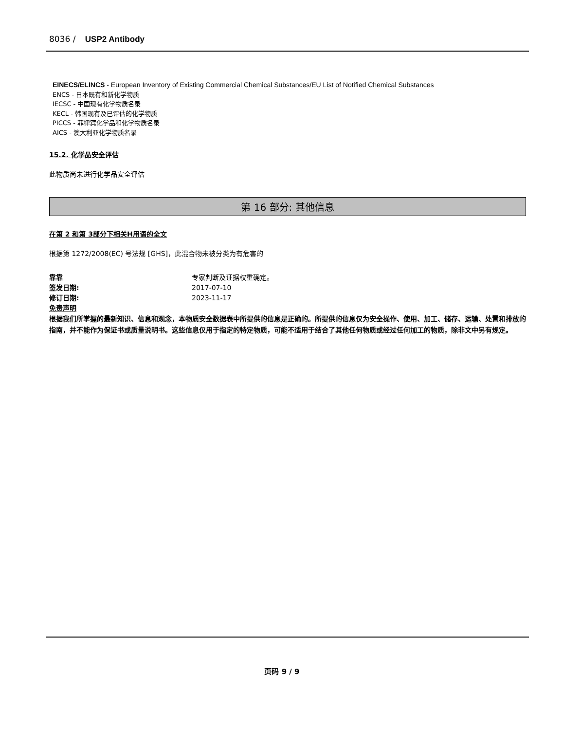8036 / USP2 Antibody
EINECS/ELINCS - European Inventory of Existing Commercial Chemical Substances/EU List of Notified Chemical Substances
ENCS - 日本既有和新化学物质
IECSC - 中国现有化学物质名录
KECL - 韩国现有及已评估的化学物质
PICCS - 菲律宾化学品和化学物质名录
AICS - 澳大利亚化学物质名录
15.2. 化学品安全评估
此物质尚未进行化学品安全评估
第 16 部分: 其他信息
在第 2 和第 3部分下相关H用语的全文
根据第 1272/2008(EC) 号法规 [GHS]，此混合物未被分类为有危害的
靠靠 专家判断及证据权重确定。
签发日期: 2017-07-10
修订日期: 2023-11-17
免责声明
根据我们所掌握的最新知识、信息和观念，本物质安全数据表中所提供的信息是正确的。所提供的信息仅为安全操作、使用、加工、储存、运输、处置和排放的指南，并不能作为保证书或质量说明书。这些信息仅用于指定的特定物质，可能不适用于结合了其他任何物质或经过任何加工的物质，除非文中另有规定。
页码 9 / 9